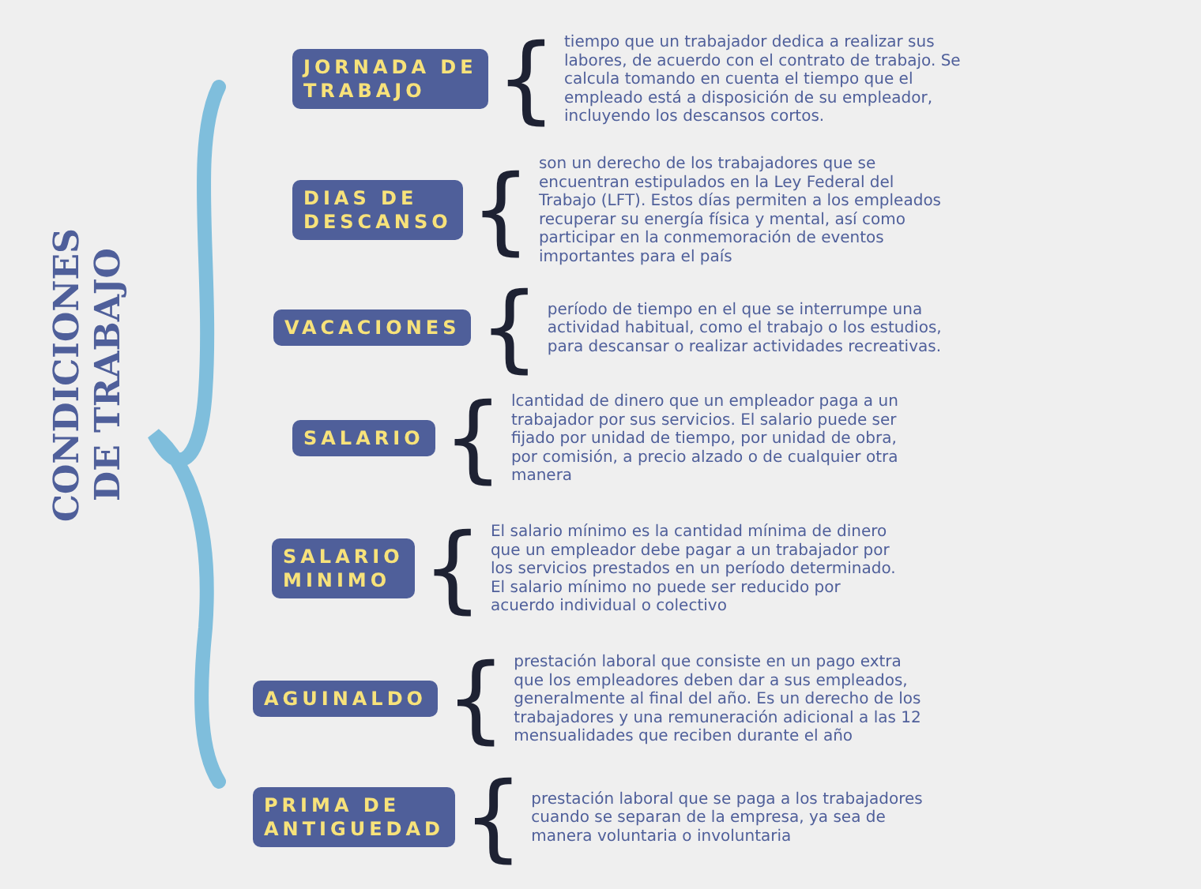CONDICIONES DE TRABAJO
JORNADA DE
TRABAJO
{
tiempo que un trabajador dedica a realizar sus labores, de acuerdo con el contrato de trabajo. Se calcula tomando en cuenta el tiempo que el empleado está a disposición de su empleador, incluyendo los descansos cortos.
DIAS DE
DESCANSO
{
son un derecho de los trabajadores que se encuentran estipulados en la Ley Federal del Trabajo (LFT). Estos días permiten a los empleados recuperar su energía física y mental, así como participar en la conmemoración de eventos importantes para el país
VACACIONES
{
período de tiempo en el que se interrumpe una actividad habitual, como el trabajo o los estudios, para descansar o realizar actividades recreativas.
SALARIO
{
lcantidad de dinero que un empleador paga a un trabajador por sus servicios. El salario puede ser fijado por unidad de tiempo, por unidad de obra, por comisión, a precio alzado o de cualquier otra manera
SALARIO
MINIMO
{
El salario mínimo es la cantidad mínima de dinero que un empleador debe pagar a un trabajador por los servicios prestados en un período determinado. El salario mínimo no puede ser reducido por acuerdo individual o colectivo
AGUINALDO
{
prestación laboral que consiste en un pago extra que los empleadores deben dar a sus empleados, generalmente al final del año. Es un derecho de los trabajadores y una remuneración adicional a las 12 mensualidades que reciben durante el año
PRIMA DE
ANTIGUEDAD
{
prestación laboral que se paga a los trabajadores cuando se separan de la empresa, ya sea de manera voluntaria o involuntaria